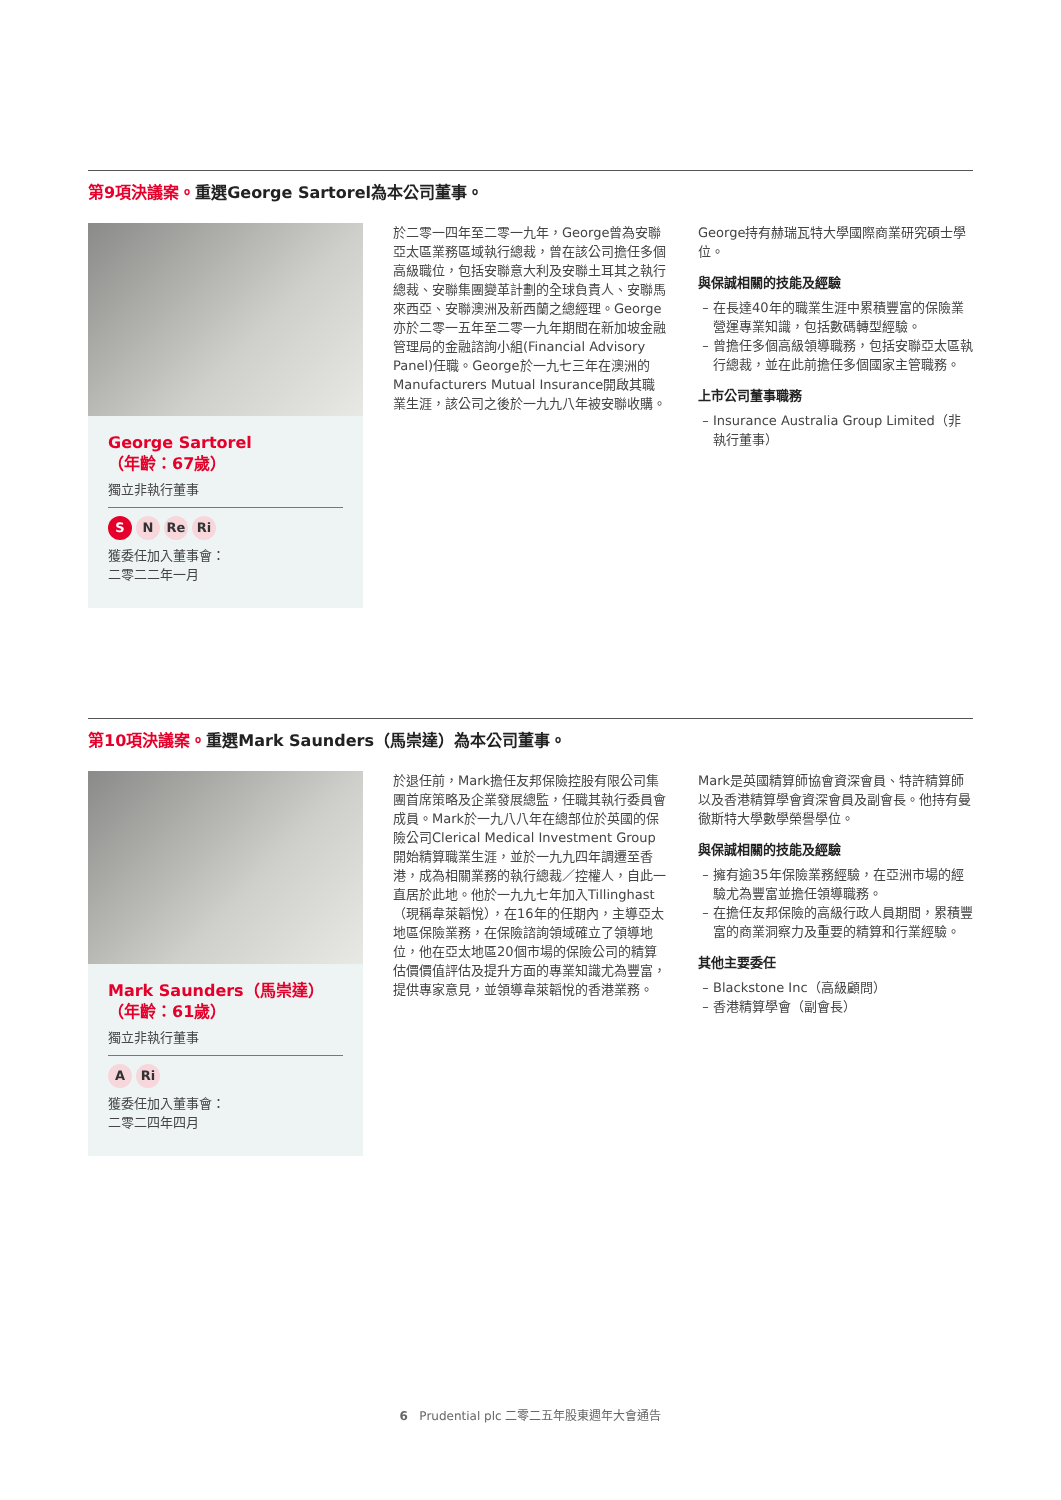第9項決議案。重選George Sartorel為本公司董事。
George Sartorel
（年齡：67歲）
獨立非執行董事
S N Re Ri
獲委任加入董事會：
二零二二年一月
於二零一四年至二零一九年，George曾為安聯亞太區業務區域執行總裁，曾在該公司擔任多個高級職位，包括安聯意大利及安聯土耳其之執行總裁、安聯集團變革計劃的全球負責人、安聯馬來西亞、安聯澳洲及新西蘭之總經理。George亦於二零一五年至二零一九年期間在新加坡金融管理局的金融諮詢小組(Financial Advisory Panel)任職。George於一九七三年在澳洲的Manufacturers Mutual Insurance開啟其職業生涯，該公司之後於一九九八年被安聯收購。
George持有赫瑞瓦特大學國際商業研究碩士學位。
與保誠相關的技能及經驗
在長達40年的職業生涯中累積豐富的保險業營運專業知識，包括數碼轉型經驗。
曾擔任多個高級領導職務，包括安聯亞太區執行總裁，並在此前擔任多個國家主管職務。
上市公司董事職務
Insurance Australia Group Limited（非執行董事）
第10項決議案。重選Mark Saunders（馬崇達）為本公司董事。
Mark Saunders（馬崇達）
（年齡：61歲）
獨立非執行董事
A Ri
獲委任加入董事會：
二零二四年四月
於退任前，Mark擔任友邦保險控股有限公司集團首席策略及企業發展總監，任職其執行委員會成員。Mark於一九八八年在總部位於英國的保險公司Clerical Medical Investment Group開始精算職業生涯，並於一九九四年調遷至香港，成為相關業務的執行總裁／控權人，自此一直居於此地。他於一九九七年加入Tillinghast（現稱韋萊韜悅），在16年的任期內，主導亞太地區保險業務，在保險諮詢領域確立了領導地位，他在亞太地區20個市場的保險公司的精算估價價值評估及提升方面的專業知識尤為豐富，提供專家意見，並領導韋萊韜悅的香港業務。
Mark是英國精算師協會資深會員、特許精算師以及香港精算學會資深會員及副會長。他持有曼徹斯特大學數學榮譽學位。
與保誠相關的技能及經驗
擁有逾35年保險業務經驗，在亞洲市場的經驗尤為豐富並擔任領導職務。
在擔任友邦保險的高級行政人員期間，累積豐富的商業洞察力及重要的精算和行業經驗。
其他主要委任
Blackstone Inc（高級顧問）
香港精算學會（副會長）
6 Prudential plc 二零二五年股東週年大會通告